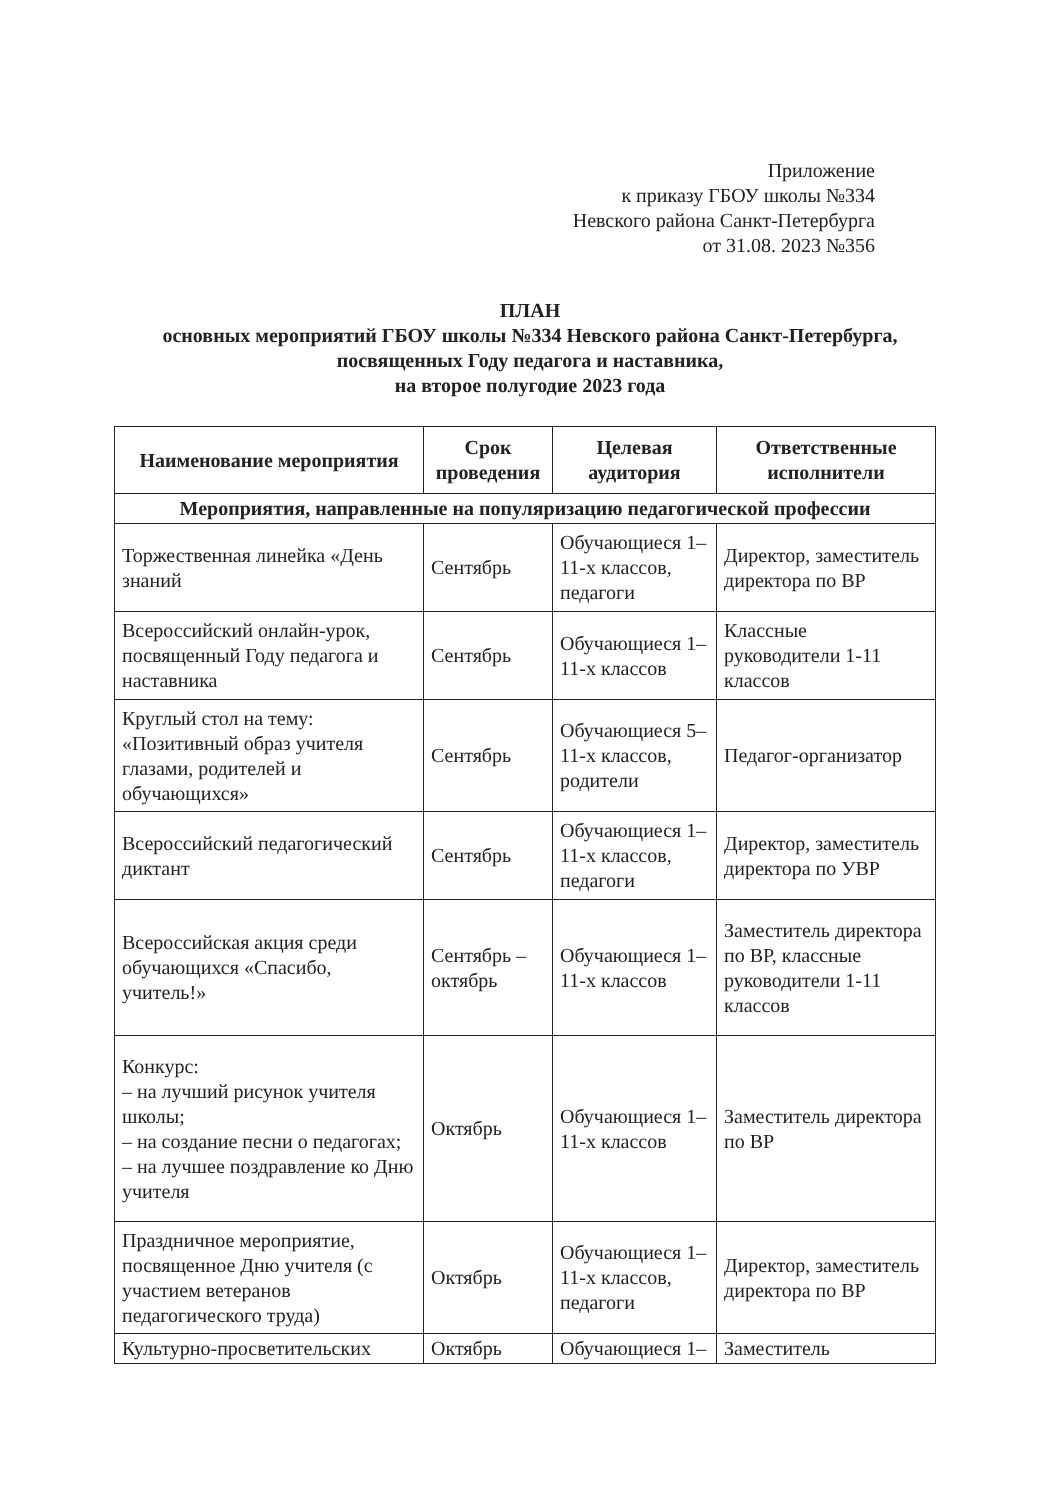Приложение
к приказу ГБОУ школы №334
Невского района Санкт-Петербурга
от 31.08. 2023 №356
ПЛАН
основных мероприятий ГБОУ школы №334 Невского района Санкт-Петербурга,
посвященных Году педагога и наставника,
на второе полугодие 2023 года
| Наименование мероприятия | Срок проведения | Целевая аудитория | Ответственные исполнители |
| --- | --- | --- | --- |
| Мероприятия, направленные на популяризацию педагогической профессии | | | |
| Торжественная линейка «День знаний | Сентябрь | Обучающиеся 1–11-х классов, педагоги | Директор, заместитель директора по ВР |
| Всероссийский онлайн-урок, посвященный Году педагога и наставника | Сентябрь | Обучающиеся 1–11-х классов | Классные руководители 1-11 классов |
| Круглый стол на тему: «Позитивный образ учителя глазами, родителей и обучающихся» | Сентябрь | Обучающиеся 5–11-х классов, родители | Педагог-организатор |
| Всероссийский педагогический диктант | Сентябрь | Обучающиеся 1–11-х классов, педагоги | Директор, заместитель директора по УВР |
| Всероссийская акция среди обучающихся «Спасибо, учитель!» | Сентябрь – октябрь | Обучающиеся 1–11-х классов | Заместитель директора по ВР, классные руководители 1-11 классов |
| Конкурс: – на лучший рисунок учителя школы; – на создание песни о педагогах; – на лучшее поздравление ко Дню учителя | Октябрь | Обучающиеся 1–11-х классов | Заместитель директора по ВР |
| Праздничное мероприятие, посвященное Дню учителя (с участием ветеранов педагогического труда) | Октябрь | Обучающиеся 1–11-х классов, педагоги | Директор, заместитель директора по ВР |
| Культурно-просветительских | Октябрь | Обучающиеся 1– | Заместитель |